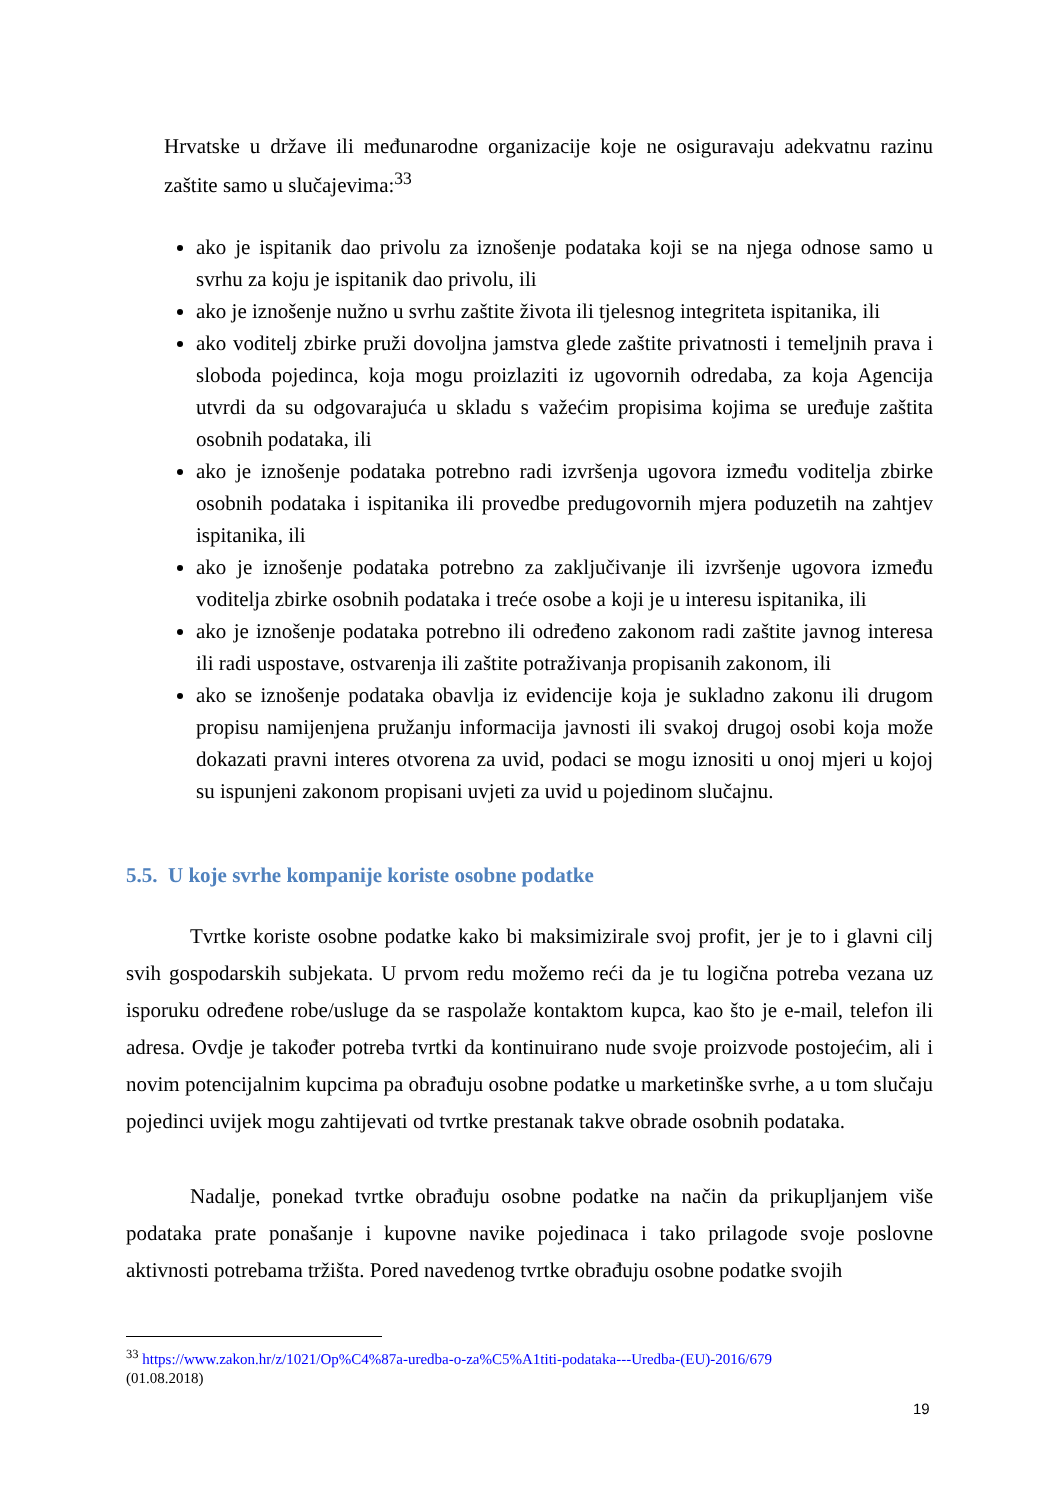Hrvatske u države ili međunarodne organizacije koje ne osiguravaju adekvatnu razinu zaštite samo u slučajevima:<sup>33</sup>
ako je ispitanik dao privolu za iznošenje podataka koji se na njega odnose samo u svrhu za koju je ispitanik dao privolu, ili
ako je iznošenje nužno u svrhu zaštite života ili tjelesnog integriteta ispitanika, ili
ako voditelj zbirke pruži dovoljna jamstva glede zaštite privatnosti i temeljnih prava i sloboda pojedinca, koja mogu proizlaziti iz ugovornih odredaba, za koja Agencija utvrdi da su odgovarajuća u skladu s važećim propisima kojima se uređuje zaštita osobnih podataka, ili
ako je iznošenje podataka potrebno radi izvršenja ugovora između voditelja zbirke osobnih podataka i ispitanika ili provedbe predugovornih mjera poduzetih na zahtjev ispitanika, ili
ako je iznošenje podataka potrebno za zaključivanje ili izvršenje ugovora između voditelja zbirke osobnih podataka i treće osobe a koji je u interesu ispitanika, ili
ako je iznošenje podataka potrebno ili određeno zakonom radi zaštite javnog interesa ili radi uspostave, ostvarenja ili zaštite potraživanja propisanih zakonom, ili
ako se iznošenje podataka obavlja iz evidencije koja je sukladno zakonu ili drugom propisu namijenjena pružanju informacija javnosti ili svakoj drugoj osobi koja može dokazati pravni interes otvorena za uvid, podaci se mogu iznositi u onoj mjeri u kojoj su ispunjeni zakonom propisani uvjeti za uvid u pojedinom slučajnu.
5.5. U koje svrhe kompanije koriste osobne podatke
Tvrtke koriste osobne podatke kako bi maksimizirale svoj profit, jer je to i glavni cilj svih gospodarskih subjekata. U prvom redu možemo reći da je tu logična potreba vezana uz isporuku određene robe/usluge da se raspolaže kontaktom kupca, kao što je e-mail, telefon ili adresa. Ovdje je također potreba tvrtki da kontinuirano nude svoje proizvode postojećim, ali i novim potencijalnim kupcima pa obrađuju osobne podatke u marketinške svrhe, a u tom slučaju pojedinci uvijek mogu zahtijevati od tvrtke prestanak takve obrade osobnih podataka.
Nadalje, ponekad tvrtke obrađuju osobne podatke na način da prikupljanjem više podataka prate ponašanje i kupovne navike pojedinaca i tako prilagode svoje poslovne aktivnosti potrebama tržišta. Pored navedenog tvrtke obrađuju osobne podatke svojih
<sup>33</sup> https://www.zakon.hr/z/1021/Op%C4%87a-uredba-o-za%C5%A1titi-podataka---Uredba-(EU)-2016/679
(01.08.2018)
19